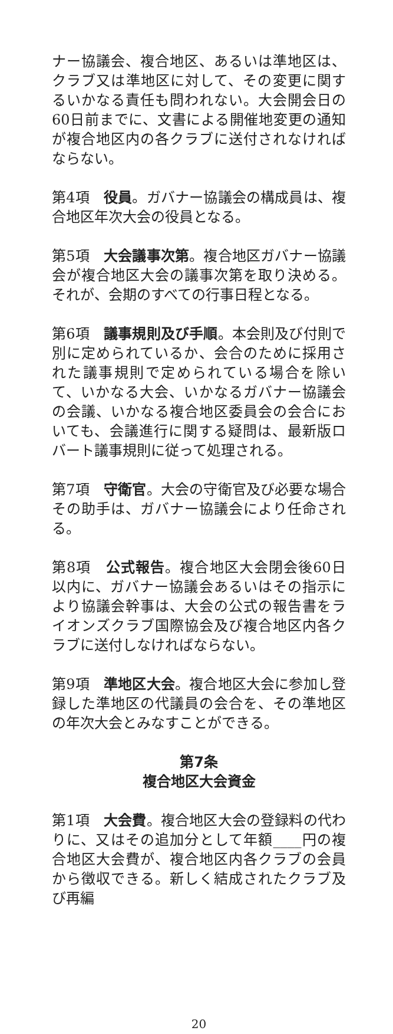ナー協議会、複合地区、あるいは準地区は、クラブ又は準地区に対して、その変更に関するいかなる責任も問われない。大会開会日の60日前までに、文書による開催地変更の通知が複合地区内の各クラブに送付されなければならない。
第4項　役員。ガバナー協議会の構成員は、複合地区年次大会の役員となる。
第5項　大会議事次第。複合地区ガバナー協議会が複合地区大会の議事次第を取り決める。それが、会期のすべての行事日程となる。
第6項　議事規則及び手順。本会則及び付則で別に定められているか、会合のために採用された議事規則で定められている場合を除いて、いかなる大会、いかなるガバナー協議会の会議、いかなる複合地区委員会の会合においても、会議進行に関する疑問は、最新版ロバート議事規則に従って処理される。
第7項　守衛官。大会の守衛官及び必要な場合その助手は、ガバナー協議会により任命される。
第8項　公式報告。複合地区大会閉会後60日以内に、ガバナー協議会あるいはその指示により協議会幹事は、大会の公式の報告書をライオンズクラブ国際協会及び複合地区内各クラブに送付しなければならない。
第9項　準地区大会。複合地区大会に参加し登録した準地区の代議員の会合を、その準地区の年次大会とみなすことができる。
第7条
複合地区大会資金
第1項　大会費。複合地区大会の登録料の代わりに、又はその追加分として年額____円の複合地区大会費が、複合地区内各クラブの会員から徴収できる。新しく結成されたクラブ及び再編
20